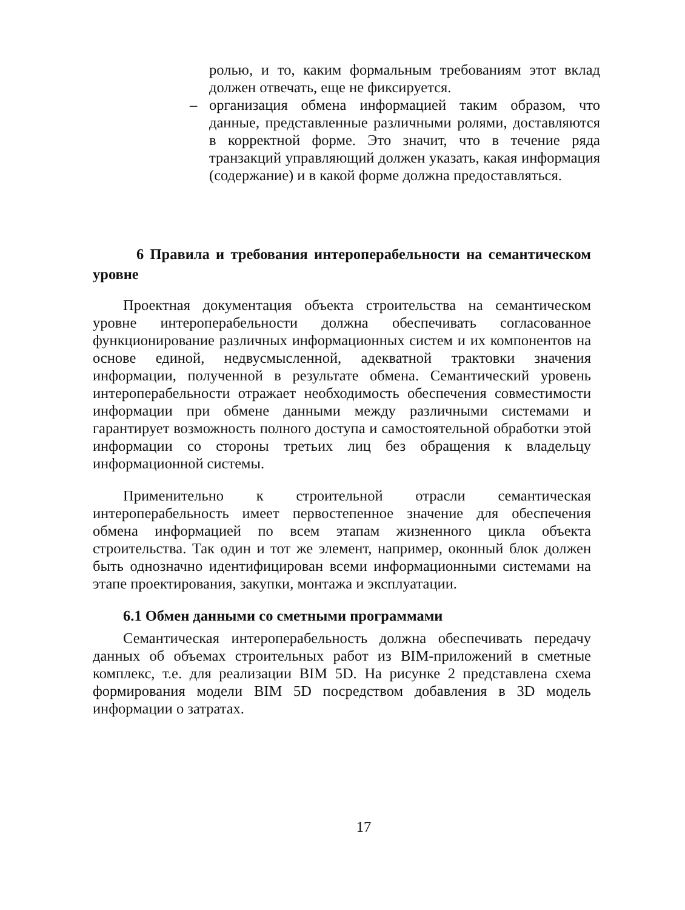ролью, и то, каким формальным требованиям этот вклад должен отвечать, еще не фиксируется.
– организация обмена информацией таким образом, что данные, представленные различными ролями, доставляются в корректной форме. Это значит, что в течение ряда транзакций управляющий должен указать, какая информация (содержание) и в какой форме должна предоставляться.
6 Правила и требования интероперабельности на семантическом уровне
Проектная документация объекта строительства на семантическом уровне интероперабельности должна обеспечивать согласованное функционирование различных информационных систем и их компонентов на основе единой, недвусмысленной, адекватной трактовки значения информации, полученной в результате обмена. Семантический уровень интероперабельности отражает необходимость обеспечения совместимости информации при обмене данными между различными системами и гарантирует возможность полного доступа и самостоятельной обработки этой информации со стороны третьих лиц без обращения к владельцу информационной системы.
Применительно к строительной отрасли семантическая интероперабельность имеет первостепенное значение для обеспечения обмена информацией по всем этапам жизненного цикла объекта строительства. Так один и тот же элемент, например, оконный блок должен быть однозначно идентифицирован всеми информационными системами на этапе проектирования, закупки, монтажа и эксплуатации.
6.1 Обмен данными со сметными программами
Семантическая интероперабельность должна обеспечивать передачу данных об объемах строительных работ из BIM-приложений в сметные комплекс, т.е. для реализации BIM 5D. На рисунке 2 представлена схема формирования модели BIM 5D посредством добавления в 3D модель информации о затратах.
17